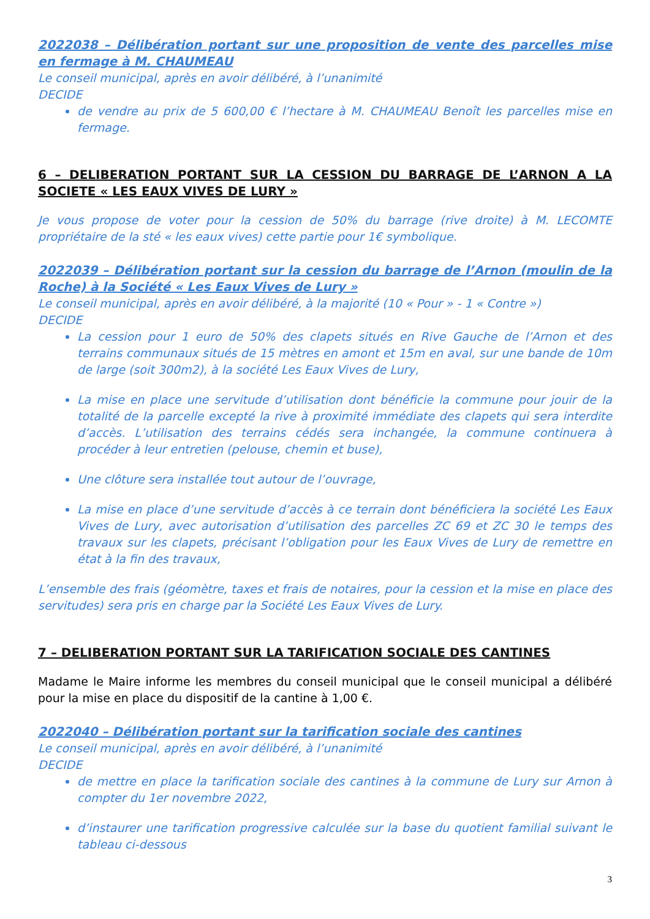2022038 – Délibération portant sur une proposition de vente des parcelles mise en fermage à M. CHAUMEAU
Le conseil municipal, après en avoir délibéré, à l’unanimité
DECIDE
de vendre au prix de 5 600,00 € l’hectare à M. CHAUMEAU Benoît les parcelles mise en fermage.
6 – DELIBERATION PORTANT SUR LA CESSION DU BARRAGE DE L’ARNON A LA SOCIETE « LES EAUX VIVES DE LURY »
Je vous propose de voter pour la cession de 50% du barrage (rive droite) à M. LECOMTE propriétaire de la sté « les eaux vives) cette partie pour 1€ symbolique.
2022039 – Délibération portant sur la cession du barrage de l’Arnon (moulin de la Roche) à la Société « Les Eaux Vives de Lury »
Le conseil municipal, après en avoir délibéré, à la majorité (10 « Pour » - 1 « Contre »)
DECIDE
La cession pour 1 euro de 50% des clapets situés en Rive Gauche de l’Arnon et des terrains communaux situés de 15 mètres en amont et 15m en aval, sur une bande de 10m de large (soit 300m2), à la société Les Eaux Vives de Lury,
La mise en place une servitude d’utilisation dont bénéficie la commune pour jouir de la totalité de la parcelle excepté la rive à proximité immédiate des clapets qui sera interdite d’accès. L’utilisation des terrains cédés sera inchangée, la commune continuera à procéder à leur entretien (pelouse, chemin et buse),
Une clôture sera installée tout autour de l’ouvrage,
La mise en place d’une servitude d’accès à ce terrain dont bénéficiera la société Les Eaux Vives de Lury, avec autorisation d’utilisation des parcelles ZC 69 et ZC 30 le temps des travaux sur les clapets, précisant l’obligation pour les Eaux Vives de Lury de remettre en état à la fin des travaux,
L’ensemble des frais (géomètre, taxes et frais de notaires, pour la cession et la mise en place des servitudes) sera pris en charge par la Société Les Eaux Vives de Lury.
7 – DELIBERATION PORTANT SUR LA TARIFICATION SOCIALE DES CANTINES
Madame le Maire informe les membres du conseil municipal que le conseil municipal a délibéré pour la mise en place du dispositif de la cantine à 1,00 €.
2022040 – Délibération portant sur la tarification sociale des cantines
Le conseil municipal, après en avoir délibéré, à l’unanimité
DECIDE
de mettre en place la tarification sociale des cantines à la commune de Lury sur Arnon à compter du 1er novembre 2022,
d’instaurer une tarification progressive calculée sur la base du quotient familial suivant le tableau ci-dessous
3